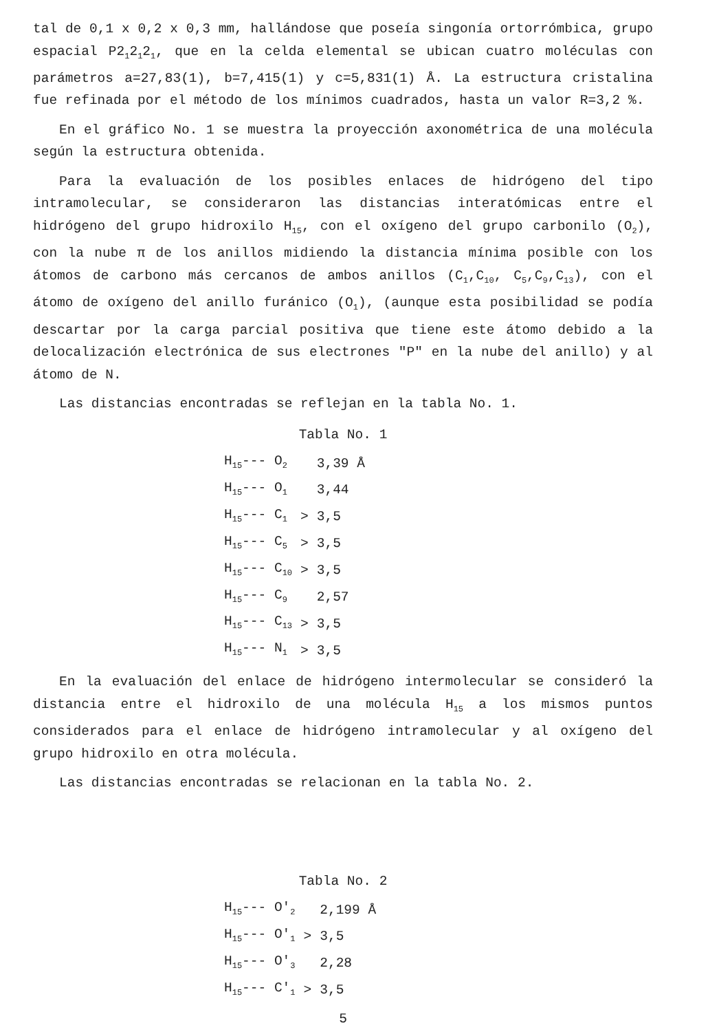tal de 0,1 x 0,2 x 0,3 mm, hallándose que poseía singonía ortorrómbica, grupo espacial P2<sub>1</sub>2<sub>1</sub>2<sub>1</sub>, que en la celda elemental se ubican cuatro moléculas con parámetros a=27,83(1), b=7,415(1) y c=5,831(1) Å. La estructura cristalina fue refinada por el método de los mínimos cuadrados, hasta un valor R=3,2 %.
En el gráfico No. 1 se muestra la proyección axonométrica de una molécula según la estructura obtenida.
Para la evaluación de los posibles enlaces de hidrógeno del tipo intramolecular, se consideraron las distancias interatómicas entre el hidrógeno del grupo hidroxilo H<sub>15</sub>, con el oxígeno del grupo carbonilo (O<sub>2</sub>), con la nube π de los anillos midiendo la distancia mínima posible con los átomos de carbono más cercanos de ambos anillos (C<sub>1</sub>,C<sub>10</sub>, C<sub>5</sub>,C<sub>9</sub>,C<sub>13</sub>), con el átomo de oxígeno del anillo furánico (O<sub>1</sub>), (aunque esta posibilidad se podía descartar por la carga parcial positiva que tiene este átomo debido a la delocalización electrónica de sus electrones "P" en la nube del anillo) y al átomo de N.
Las distancias encontradas se reflejan en la tabla No. 1.
Tabla No. 1
| H<sub>15</sub>--- O<sub>2</sub> | | 3,39 Å |
| H<sub>15</sub>--- O<sub>1</sub> | | 3,44 |
| H<sub>15</sub>--- C<sub>1</sub> | > | 3,5 |
| H<sub>15</sub>--- C<sub>5</sub> | > | 3,5 |
| H<sub>15</sub>--- C<sub>10</sub> | > | 3,5 |
| H<sub>15</sub>--- C<sub>9</sub> | | 2,57 |
| H<sub>15</sub>--- C<sub>13</sub> | > | 3,5 |
| H<sub>15</sub>--- N<sub>1</sub> | > | 3,5 |
En la evaluación del enlace de hidrógeno intermolecular se consideró la distancia entre el hidroxilo de una molécula H<sub>15</sub> a los mismos puntos considerados para el enlace de hidrógeno intramolecular y al oxígeno del grupo hidroxilo en otra molécula.
Las distancias encontradas se relacionan en la tabla No. 2.
Tabla No. 2
| H<sub>15</sub>--- O'<sub>2</sub> | | 2,199 Å |
| H<sub>15</sub>--- O'<sub>1</sub> | > | 3,5 |
| H<sub>15</sub>--- O'<sub>3</sub> | | 2,28 |
| H<sub>15</sub>--- C'<sub>1</sub> | > | 3,5 |
5